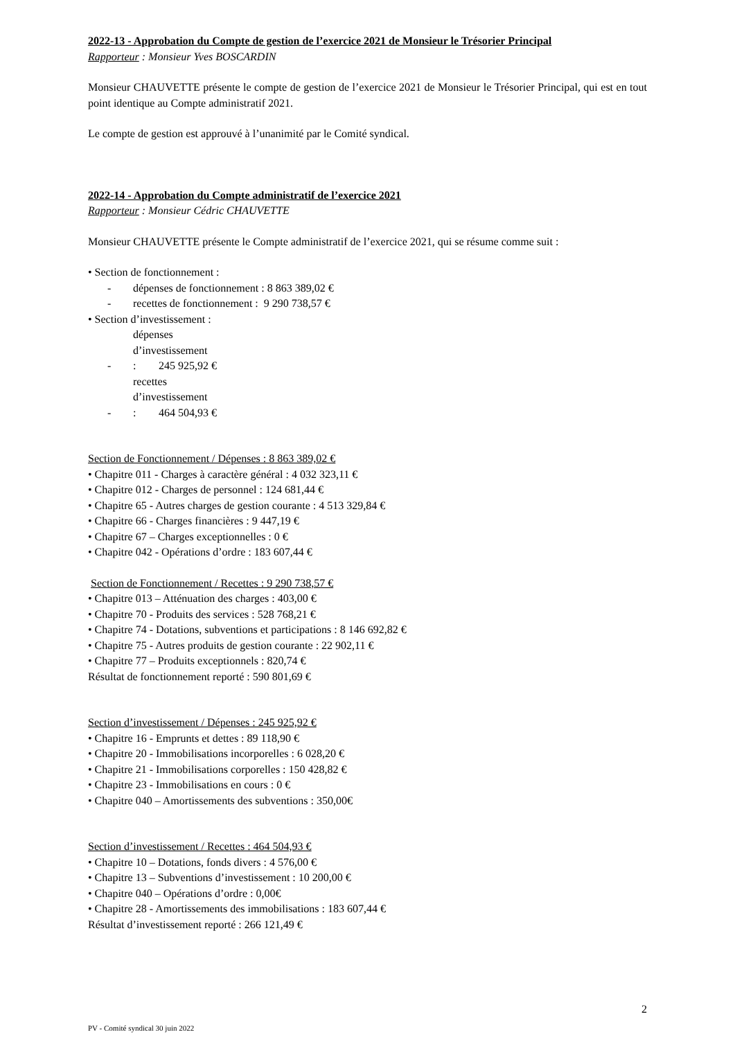2022-13 - Approbation du Compte de gestion de l’exercice 2021 de Monsieur le Trésorier Principal
Rapporteur : Monsieur Yves BOSCARDIN
Monsieur CHAUVETTE présente le compte de gestion de l’exercice 2021 de Monsieur le Trésorier Principal, qui est en tout point identique au Compte administratif 2021.
Le compte de gestion est approuvé à l’unanimité par le Comité syndical.
2022-14 - Approbation du Compte administratif de l’exercice 2021
Rapporteur : Monsieur Cédric CHAUVETTE
Monsieur CHAUVETTE présente le Compte administratif de l’exercice 2021, qui se résume comme suit :
• Section de fonctionnement :
- dépenses de fonctionnement : 8 863 389,02 €
- recettes de fonctionnement : 9 290 738,57 €
• Section d’investissement :
- dépenses d’investissement : 245 925,92 €
- recettes d’investissement : 464 504,93 €
Section de Fonctionnement / Dépenses : 8 863 389,02 €
• Chapitre 011 - Charges à caractère général : 4 032 323,11 €
• Chapitre 012 - Charges de personnel : 124 681,44 €
• Chapitre 65 - Autres charges de gestion courante : 4 513 329,84 €
• Chapitre 66 - Charges financières : 9 447,19 €
• Chapitre 67 – Charges exceptionnelles : 0 €
• Chapitre 042 - Opérations d’ordre : 183 607,44 €
Section de Fonctionnement / Recettes : 9 290 738,57 €
• Chapitre 013 – Atténuation des charges : 403,00 €
• Chapitre 70 - Produits des services : 528 768,21 €
• Chapitre 74 - Dotations, subventions et participations : 8 146 692,82 €
• Chapitre 75 - Autres produits de gestion courante : 22 902,11 €
• Chapitre 77 – Produits exceptionnels : 820,74 €
Résultat de fonctionnement reporté : 590 801,69 €
Section d’investissement / Dépenses : 245 925,92 €
• Chapitre 16 - Emprunts et dettes : 89 118,90 €
• Chapitre 20 - Immobilisations incorporelles : 6 028,20 €
• Chapitre 21 - Immobilisations corporelles : 150 428,82 €
• Chapitre 23 - Immobilisations en cours : 0 €
• Chapitre 040 – Amortissements des subventions : 350,00€
Section d’investissement / Recettes : 464 504,93 €
• Chapitre 10 – Dotations, fonds divers : 4 576,00 €
• Chapitre 13 – Subventions d’investissement : 10 200,00 €
• Chapitre 040 – Opérations d’ordre : 0,00€
• Chapitre 28 - Amortissements des immobilisations : 183 607,44 €
Résultat d’investissement reporté : 266 121,49 €
2
PV - Comité syndical 30 juin 2022